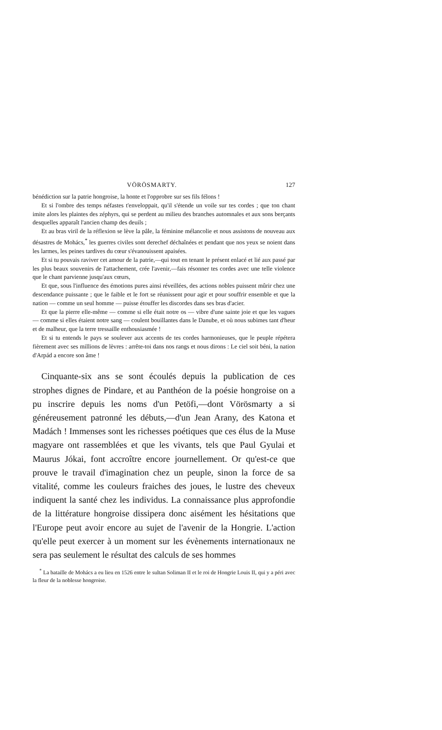VÖRÖSMARTY. 127
bénédiction sur la patrie hongroise, la honte et l'opprobre sur ses fils félons !
Et si l'ombre des temps néfastes t'enveloppait, qu'il s'étende un voile sur tes cordes ; que ton chant imite alors les plaintes des zéphyrs, qui se perdent au milieu des branches automnales et aux sons berçants desquelles apparaît l'ancien champ des deuils ;
Et au bras viril de la réflexion se lève la pâle, la féminine mélancolie et nous assistons de nouveau aux désastres de Mohács,<sup>*</sup> les guerres civiles sont derechef déchaînées et pendant que nos yeux se noient dans les larmes, les peines tardives du cœur s'évanouissent apaisées.
Et si tu pouvais raviver cet amour de la patrie,—qui tout en tenant le présent enlacé et lié aux passé par les plus beaux souvenirs de l'attachement, crée l'avenir,—fais résonner tes cordes avec une telle violence que le chant parvienne jusqu'aux cœurs,
Et que, sous l'influence des émotions pures ainsi réveillées, des actions nobles puissent mûrir chez une descendance puissante ; que le faible et le fort se réunissent pour agir et pour souffrir ensemble et que la nation — comme un seul homme — puisse étouffer les discordes dans ses bras d'acier.
Et que la pierre elle-même — comme si elle était notre os — vibre d'une sainte joie et que les vagues — comme si elles étaient notre sang — coulent bouillantes dans le Danube, et où nous subimes tant d'heur et de malheur, que la terre tressaille enthousiasmée !
Et si tu entends le pays se soulever aux accents de tes cordes harmonieuses, que le peuple répétera fièrement avec ses millions de lèvres : arrête-toi dans nos rangs et nous dirons : Le ciel soit béni, la nation d'Arpád a encore son âme !
Cinquante-six ans se sont écoulés depuis la publication de ces strophes dignes de Pindare, et au Panthéon de la poésie hongroise on a pu inscrire depuis les noms d'un Petöfi,—dont Vörösmarty a si généreusement patronné les débuts,—d'un Jean Arany, des Katona et Madách ! Immenses sont les richesses poétiques que ces élus de la Muse magyare ont rassemblées et que les vivants, tels que Paul Gyulai et Maurus Jókai, font accroître encore journellement. Or qu'est-ce que prouve le travail d'imagination chez un peuple, sinon la force de sa vitalité, comme les couleurs fraiches des joues, le lustre des cheveux indiquent la santé chez les individus. La connaissance plus approfondie de la littérature hongroise dissipera donc aisément les hésitations que l'Europe peut avoir encore au sujet de l'avenir de la Hongrie. L'action qu'elle peut exercer à un moment sur les évènements internationaux ne sera pas seulement le résultat des calculs de ses hommes
<sup>*</sup> La bataille de Mohács a eu lieu en 1526 entre le sultan Soliman II et le roi de Hongrie Louis II, qui y a péri avec la fleur de la noblesse hongroise.